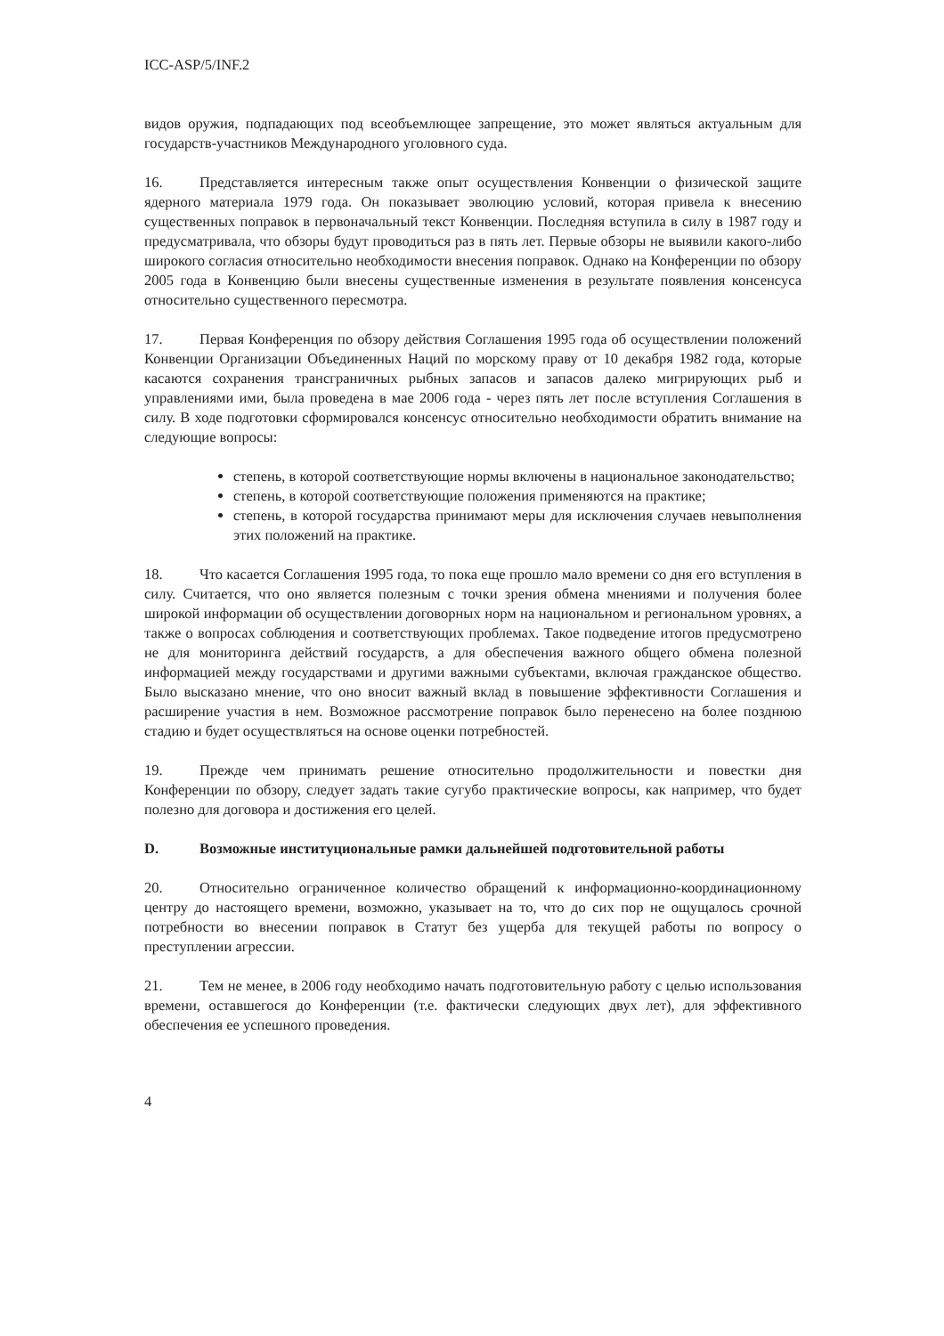ICC-ASP/5/INF.2
видов оружия, подпадающих под всеобъемлющее запрещение, это может являться актуальным для государств-участников Международного уголовного суда.
16. Представляется интересным также опыт осуществления Конвенции о физической защите ядерного материала 1979 года. Он показывает эволюцию условий, которая привела к внесению существенных поправок в первоначальный текст Конвенции. Последняя вступила в силу в 1987 году и предусматривала, что обзоры будут проводиться раз в пять лет. Первые обзоры не выявили какого-либо широкого согласия относительно необходимости внесения поправок. Однако на Конференции по обзору 2005 года в Конвенцию были внесены существенные изменения в результате появления консенсуса относительно существенного пересмотра.
17. Первая Конференция по обзору действия Соглашения 1995 года об осуществлении положений Конвенции Организации Объединенных Наций по морскому праву от 10 декабря 1982 года, которые касаются сохранения трансграничных рыбных запасов и запасов далеко мигрирующих рыб и управлениями ими, была проведена в мае 2006 года - через пять лет после вступления Соглашения в силу. В ходе подготовки сформировался консенсус относительно необходимости обратить внимание на следующие вопросы:
степень, в которой соответствующие нормы включены в национальное законодательство;
степень, в которой соответствующие положения применяются на практике;
степень, в которой государства принимают меры для исключения случаев невыполнения этих положений на практике.
18. Что касается Соглашения 1995 года, то пока еще прошло мало времени со дня его вступления в силу. Считается, что оно является полезным с точки зрения обмена мнениями и получения более широкой информации об осуществлении договорных норм на национальном и региональном уровнях, а также о вопросах соблюдения и соответствующих проблемах. Такое подведение итогов предусмотрено не для мониторинга действий государств, а для обеспечения важного общего обмена полезной информацией между государствами и другими важными субъектами, включая гражданское общество. Было высказано мнение, что оно вносит важный вклад в повышение эффективности Соглашения и расширение участия в нем. Возможное рассмотрение поправок было перенесено на более позднюю стадию и будет осуществляться на основе оценки потребностей.
19. Прежде чем принимать решение относительно продолжительности и повестки дня Конференции по обзору, следует задать такие сугубо практические вопросы, как например, что будет полезно для договора и достижения его целей.
D. Возможные институциональные рамки дальнейшей подготовительной работы
20. Относительно ограниченное количество обращений к информационно-координационному центру до настоящего времени, возможно, указывает на то, что до сих пор не ощущалось срочной потребности во внесении поправок в Статут без ущерба для текущей работы по вопросу о преступлении агрессии.
21. Тем не менее, в 2006 году необходимо начать подготовительную работу с целью использования времени, оставшегося до Конференции (т.е. фактически следующих двух лет), для эффективного обеспечения ее успешного проведения.
4